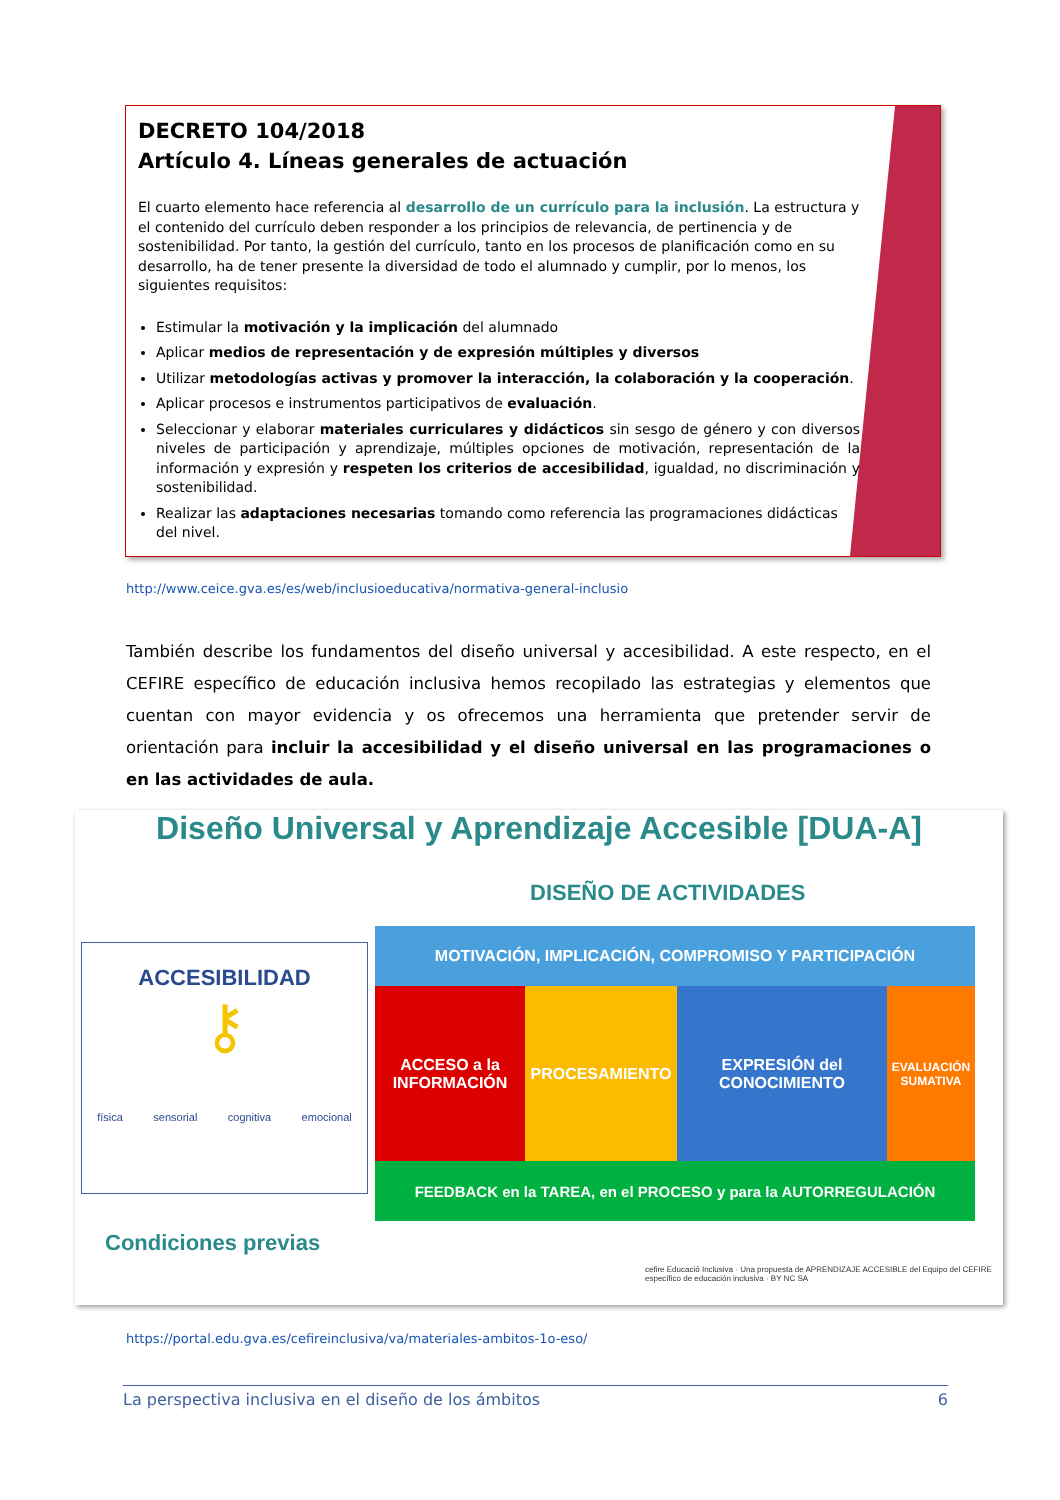DECRETO 104/2018
Artículo 4. Líneas generales de actuación
El cuarto elemento hace referencia al desarrollo de un currículo para la inclusión. La estructura y el contenido del currículo deben responder a los principios de relevancia, de pertinencia y de sostenibilidad. Por tanto, la gestión del currículo, tanto en los procesos de planificación como en su desarrollo, ha de tener presente la diversidad de todo el alumnado y cumplir, por lo menos, los siguientes requisitos:
Estimular la motivación y la implicación del alumnado
Aplicar medios de representación y de expresión múltiples y diversos
Utilizar metodologías activas y promover la interacción, la colaboración y la cooperación.
Aplicar procesos e instrumentos participativos de evaluación.
Seleccionar y elaborar materiales curriculares y didácticos sin sesgo de género y con diversos niveles de participación y aprendizaje, múltiples opciones de motivación, representación de la información y expresión y respeten los criterios de accesibilidad, igualdad, no discriminación y sostenibilidad.
Realizar las adaptaciones necesarias tomando como referencia las programaciones didácticas del nivel.
http://www.ceice.gva.es/es/web/inclusioeducativa/normativa-general-inclusio
También describe los fundamentos del diseño universal y accesibilidad. A este respecto, en el CEFIRE específico de educación inclusiva hemos recopilado las estrategias y elementos que cuentan con mayor evidencia y os ofrecemos una herramienta que pretender servir de orientación para incluir la accesibilidad y el diseño universal en las programaciones o en las actividades de aula.
Diseño Universal y Aprendizaje Accesible [DUA-A]
DISEÑO DE ACTIVIDADES
ACCESIBILIDAD
⚷
física sensorial cognitiva emocional
MOTIVACIÓN, IMPLICACIÓN, COMPROMISO Y PARTICIPACIÓN
ACCESO a la INFORMACIÓN
PROCESAMIENTO EXPRESIÓN del CONOCIMIENTO
EVALUACIÓN SUMATIVA
FEEDBACK en la TAREA, en el PROCESO y para la AUTORREGULACIÓN
Condiciones previas
cefire Educació Inclusiva · Una propuesta de APRENDIZAJE ACCESIBLE del Equipo del CEFIRE específico de educación inclusiva · BY NC SA
https://portal.edu.gva.es/cefireinclusiva/va/materiales-ambitos-1o-eso/
La perspectiva inclusiva en el diseño de los ámbitos 6